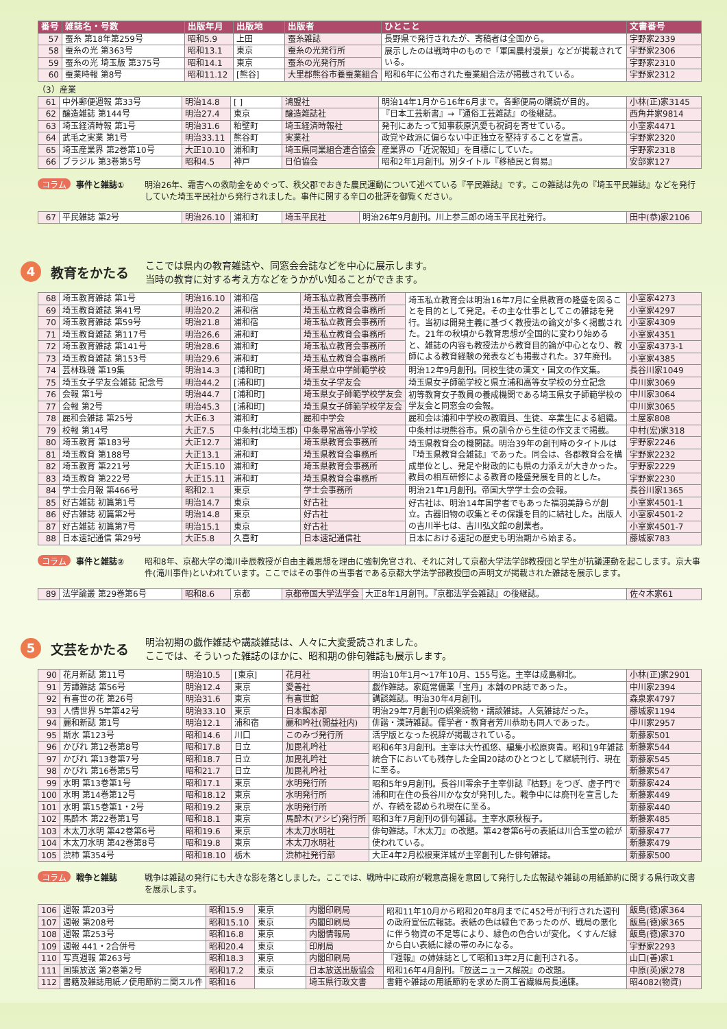| 番号 | 雑誌名・号数 | 出版年月 | 出版地 | 出版者 | ひとこと | 文書番号 |
| --- | --- | --- | --- | --- | --- | --- |
| 57 | 蚕糸 第18年第259号 | 昭和5.9 | 上田 | 蚕糸雑誌 | 長野県で発行されたが、寄稿者は全国から。 | 宇野家2339 |
| 58 | 蚕糸の光 第363号 | 昭和13.1 | 東京 | 蚕糸の光発行所 | 展示したのは戦時中のもので「軍国農村漫景」などが掲載されている。 | 宇野家2306 |
| 59 | 蚕糸の光 埼玉版 第375号 | 昭和14.1 | 東京 | 蚕糸の光発行所 | | 宇野家2310 |
| 60 | 蚕業時報 第8号 | 昭和11.12 | [熊谷] | 大里郡熊谷市養蚕業組合 | 昭和6年に公布された蚕業組合法が掲載されている。 | 宇野家2312 |
（3）産業
| 61 | 中外郵便週報 第33号 | 明治14.8 | [ ] | 鴻盟社 | 明治14年1月から16年6月まで。各郵便局の購読が目的。 | 小林(正)家3145 |
| 62 | 醸造雑誌 第144号 | 明治27.4 | 東京 | 醸造雑誌社 | 『日本工芸新書』→『通俗工芸雑誌』の後継誌。 | 西角井家9814 |
| 63 | 埼玉経済時報 第1号 | 明治31.6 | 粕壁町 | 埼玉経済時報社 | 発刊にあたって知事萩原汎愛も祝詞を寄せている。 | 小室家4471 |
| 64 | 武毛之実業 第1号 | 明治33.11 | 熊谷町 | 実業社 | 政党や政派に偏らない中正独立を堅持することを宣言。 | 宇野家2320 |
| 65 | 埼玉産業界 第2巻第10号 | 大正10.10 | 浦和町 | 埼玉県同業組合連合協会 | 産業界の「近況報知」を目標にしていた。 | 宇野家2318 |
| 66 | ブラジル 第3巻第5号 | 昭和4.5 | 神戸 | 日伯協会 | 昭和2年1月創刊。別タイトル『移植民と貿易』 | 安部家127 |
コラム 事件と雑誌① 明治26年、霜害への救助金をめぐって、秩父郡でおきた農民運動について述べている『平民雑誌』です。この雑誌は先の『埼玉平民雑誌』などを発行していた埼玉平民社から発行されました。事件に関する辛口の批評を御覧ください。
| 67 | 平民雑誌 第2号 | 明治26.10 | 浦和町 | 埼玉平民社 | 明治26年9月創刊。川上参三郎の埼玉平民社発行。 | 田中(恭)家2106 |
4
教育をかたる
ここでは県内の教育雑誌や、同窓会会誌などを中心に展示します。
当時の教育に対する考え方などをうかがい知ることができます。
| 68 | 埼玉教育雑誌 第1号 | 明治16.10 | 浦和宿 | 埼玉私立教育会事務所 | 埼玉私立教育会は明治16年7月に全県教育の隆盛を図ることを目的として発足。その主な仕事としてこの雑誌を発行。当初は開発主義に基づく教授法の論文が多く掲載された。21年の秋頃から教育思想が全国的に変わり始めると、雑誌の内容も教授法から教育目的論が中心となり、教師による教育経験の発表なども掲載された。37年廃刊。 | 小室家4273 |
| 69 | 埼玉教育雑誌 第41号 | 明治20.2 | 浦和宿 | 埼玉私立教育会事務所 | | 小室家4297 |
| 70 | 埼玉教育雑誌 第59号 | 明治21.8 | 浦和宿 | 埼玉私立教育会事務所 | | 小室家4309 |
| 71 | 埼玉教育雑誌 第117号 | 明治26.6 | 浦和町 | 埼玉私立教育会事務所 | | 小室家4351 |
| 72 | 埼玉教育雑誌 第141号 | 明治28.6 | 浦和町 | 埼玉私立教育会事務所 | | 小室家4373-1 |
| 73 | 埼玉教育雑誌 第153号 | 明治29.6 | 浦和町 | 埼玉私立教育会事務所 | | 小室家4385 |
| 74 | 芸林珠璣 第19集 | 明治14.3 | [浦和町] | 埼玉県立中学師範学校 | 明治12年9月創刊。同校生徒の漢文・国文の作文集。 | 長谷川家1049 |
| 75 | 埼玉女子学友会雑誌 記念号 | 明治44.2 | [浦和町] | 埼玉女子学友会 | 埼玉県女子師範学校と県立浦和高等女学校の分立記念 | 中川家3069 |
| 76 | 会報 第1号 | 明治44.7 | [浦和町] | 埼玉県女子師範学校学友会 | 初等教育女子教員の養成機関である埼玉県女子師範学校の学友会と同窓会の会報。 | 中川家3064 |
| 77 | 会報 第2号 | 明治45.3 | [浦和町] | 埼玉県女子師範学校学友会 | | 中川家3065 |
| 78 | 麗和会雑誌 第25号 | 大正6.3 | 浦和町 | 麗和中学会 | 麗和会は浦和中学校の教職員、生徒、卒業生による組織。 | 土屋家808 |
| 79 | 校報 第14号 | 大正7.5 | 中条村(北埼玉郡) | 中条尋常高等小学校 | 中条村は現熊谷市。県の訓令から生徒の作文まで掲載。 | 中村(宏)家318 |
| 80 | 埼玉教育 第183号 | 大正12.7 | 浦和町 | 埼玉県教育会事務所 | 埼玉県教育会の機関誌。明治39年の創刊時のタイトルは『埼玉県教育会雑誌』であった。同会は、各郡教育会を構成単位とし、発足や財政的にも県の力添えが大きかった。教員の相互研修による教育の隆盛発展を目的とした。 | 宇野家2246 |
| 81 | 埼玉教育 第188号 | 大正13.1 | 浦和町 | 埼玉県教育会事務所 | | 宇野家2232 |
| 82 | 埼玉教育 第221号 | 大正15.10 | 浦和町 | 埼玉県教育会事務所 | | 宇野家2229 |
| 83 | 埼玉教育 第222号 | 大正15.11 | 浦和町 | 埼玉県教育会事務所 | | 宇野家2230 |
| 84 | 学士会月報 第466号 | 昭和2.1 | 東京 | 学士会事務所 | 明治21年1月創刊。帝国大学学士会の会報。 | 長谷川家1365 |
| 85 | 好古雑誌 初篇第1号 | 明治14.7 | 東京 | 好古社 | 好古社は、明治14年国学者でもあった福羽美静らが創立。古器旧物の収集とその保護を目的に結社した。出版人の吉川半七は、吉川弘文館の創業者。 | 小室家4501-1 |
| 86 | 好古雑誌 初篇第2号 | 明治14.8 | 東京 | 好古社 | | 小室家4501-2 |
| 87 | 好古雑誌 初篇第7号 | 明治15.1 | 東京 | 好古社 | | 小室家4501-7 |
| 88 | 日本速記通信 第29号 | 大正5.8 | 久喜町 | 日本速記通信社 | 日本における速記の歴史も明治期から始まる。 | 藤城家783 |
コラム 事件と雑誌② 昭和8年、京都大学の滝川幸辰教授が自由主義思想を理由に強制免官され、それに対して京都大学法学部教授団と学生が抗議運動を起こします。京大事件(滝川事件)といわれています。ここではその事件の当事者である京都大学法学部教授団の声明文が掲載された雑誌を展示します。
| 89 | 法学論叢 第29巻第6号 | 昭和8.6 | 京都 | 京都帝国大学法学会 | 大正8年1月創刊。『京都法学会雑誌』の後継誌。 | 佐々木家61 |
5
文芸をかたる
明治初期の戯作雑誌や講談雑誌は、人々に大変愛読されました。
ここでは、そういった雑誌のほかに、昭和期の俳句雑誌も展示します。
| 90 | 花月新誌 第11号 | 明治10.5 | [東京] | 花月社 | 明治10年1月～17年10月、155号迄。主宰は成島柳北。 | 小林(正)家2901 |
| 91 | 芳譚雑誌 第56号 | 明治12.4 | 東京 | 愛善社 | 戯作雑誌。家庭常備薬「宝丹」本舗のPR誌であった。 | 中川家2394 |
| 92 | 有喜世の花 第26号 | 明治31.6 | 東京 | 有喜世館 | 講談雑誌。明治30年4月創刊。 | 森泉家4797 |
| 93 | 人情世界 5年第42号 | 明治33.10 | 東京 | 日本館本部 | 明治29年7月創刊の娯楽読物・講談雑誌。人気雑誌だった。 | 藤城家1194 |
| 94 | 麗和新誌 第1号 | 明治12.1 | 浦和宿 | 麗和吟社(開益社内) | 俳諧・漢詩雑誌。儒学者・教育者芳川恭助も同人であった。 | 中川家2957 |
| 95 | 斯水 第123号 | 昭和14.6 | 川口 | このみづ発行所 | 活字版となった祝辞が掲載されている。 | 新藤家501 |
| 96 | かびれ 第12巻第8号 | 昭和17.8 | 日立 | 加毘礼吟社 | 昭和6年3月創刊。主宰は大竹孤悠、編集小松原爽青。昭和19年雑誌統合下においても残存した全国20誌のひとつとして継続刊行、現在に至る。 | 新藤家544 |
| 97 | かびれ 第13巻第7号 | 昭和18.7 | 日立 | 加毘礼吟社 | | 新藤家545 |
| 98 | かびれ 第16巻第5号 | 昭和21.7 | 日立 | 加毘礼吟社 | | 新藤家547 |
| 99 | 水明 第13巻第1号 | 昭和17.1 | 東京 | 水明発行所 | 昭和5年9月創刊。長谷川零余子主宰俳誌『枯野』をつぎ、虚子門で浦和町在住の長谷川かな女が発刊した。戦争中には廃刊を宣言したが、存続を認められ現在に至る。 | 新藤家424 |
| 100 | 水明 第14巻第12号 | 昭和18.12 | 東京 | 水明発行所 | | 新藤家449 |
| 101 | 水明 第15巻第1・2号 | 昭和19.2 | 東京 | 水明発行所 | | 新藤家440 |
| 102 | 馬酔木 第22巻第1号 | 昭和18.1 | 東京 | 馬酔木(アシビ)発行所 | 昭和3年7月創刊の俳句雑誌。主宰水原秋桜子。 | 新藤家485 |
| 103 | 木太刀水明 第42巻第6号 | 昭和19.6 | 東京 | 木太刀水明社 | 俳句雑誌。『木太刀』の改題。第42巻第6号の表紙は川合玉堂の絵が使われている。 | 新藤家477 |
| 104 | 木太刀水明 第42巻第8号 | 昭和19.8 | 東京 | 木太刀水明社 | | 新藤家479 |
| 105 | 渋柿 第354号 | 昭和18.10 | 栃木 | 渋柿社発行部 | 大正4年2月松根東洋城が主宰創刊した俳句雑誌。 | 新藤家500 |
コラム 戦争と雑誌 戦争は雑誌の発行にも大きな影を落としました。ここでは、戦時中に政府が戦意高揚を意図して発行した広報誌や雑誌の用紙節約に関する県行政文書を展示します。
| 106 | 週報 第203号 | 昭和15.9 | 東京 | 内閣印刷局 | 昭和11年10月から昭和20年8月までに452号が刊行された週刊の政府宣伝広報誌。表紙の色は緑色であったのが、戦局の悪化に伴う物資の不足等により、緑色の色合いが変化。くすんだ緑から白い表紙に緑の帯のみになる。 | 飯島(徳)家364 |
| 107 | 週報 第208号 | 昭和15.10 | 東京 | 内閣印刷局 | | 飯島(徳)家365 |
| 108 | 週報 第253号 | 昭和16.8 | 東京 | 内閣情報局 | | 飯島(徳)家370 |
| 109 | 週報 441・2合併号 | 昭和20.4 | 東京 | 印刷局 | | 宇野家2293 |
| 110 | 写真週報 第263号 | 昭和18.3 | 東京 | 内閣印刷局 | 『週報』の姉妹誌として昭和13年2月に創刊される。 | 山口(善)家1 |
| 111 | 国策放送 第2巻第2号 | 昭和17.2 | 東京 | 日本放送出版協会 | 昭和16年4月創刊。『放送ニュース解説』の改題。 | 中原(英)家278 |
| 112 | 書籍及雑誌用紙ノ使用節約ニ関スル件 | 昭和16 | | 埼玉県行政文書 | 書籍や雑誌の用紙節約を求めた商工省繊維局長通牒。 | 昭4082(物資) |